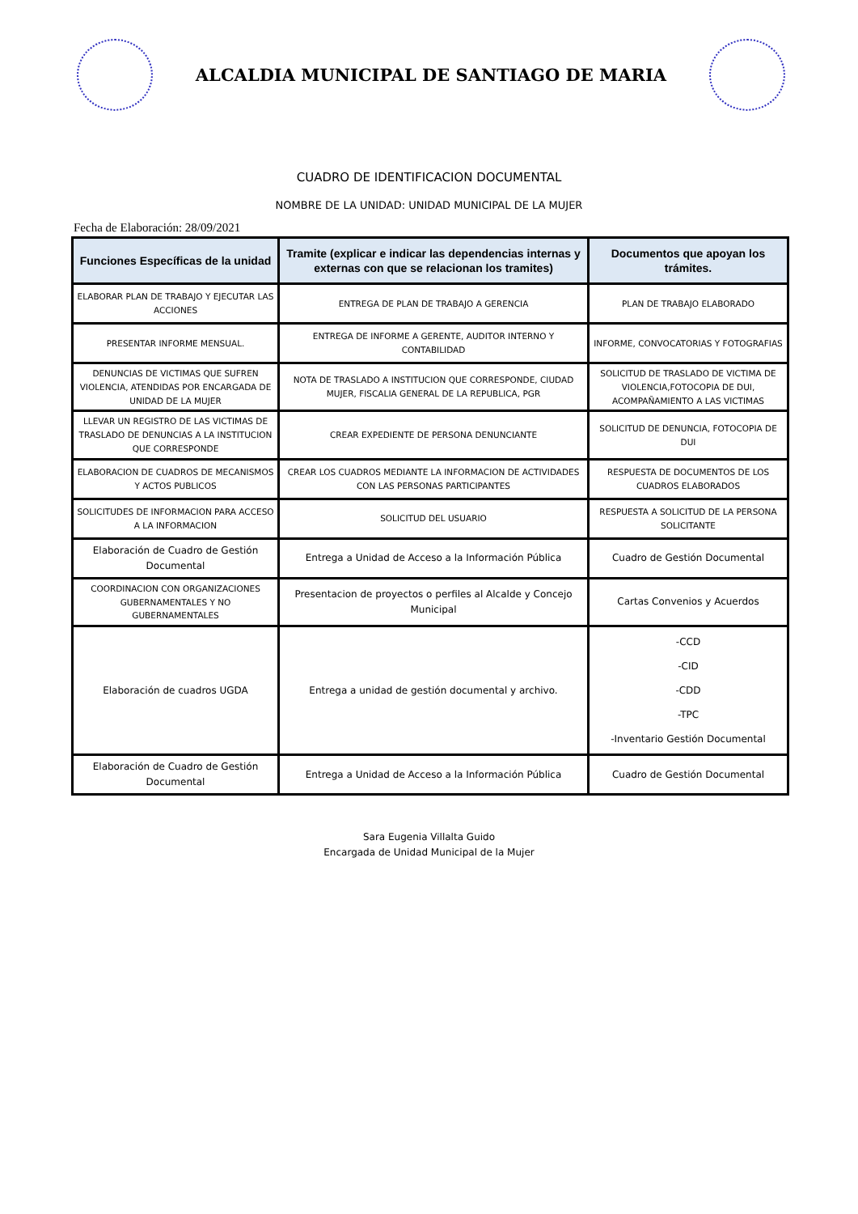ALCALDIA MUNICIPAL DE SANTIAGO DE MARIA
CUADRO DE IDENTIFICACION DOCUMENTAL
NOMBRE DE LA UNIDAD: UNIDAD MUNICIPAL DE LA MUJER
Fecha de Elaboración: 28/09/2021
| Funciones Específicas de la unidad | Tramite (explicar e indicar las dependencias internas y externas con que se relacionan los tramites) | Documentos que apoyan los trámites. |
| --- | --- | --- |
| ELABORAR PLAN DE TRABAJO Y EJECUTAR LAS ACCIONES | ENTREGA DE PLAN DE TRABAJO A GERENCIA | PLAN DE TRABAJO ELABORADO |
| PRESENTAR INFORME MENSUAL. | ENTREGA DE INFORME A GERENTE, AUDITOR INTERNO Y CONTABILIDAD | INFORME, CONVOCATORIAS Y FOTOGRAFIAS |
| DENUNCIAS DE VICTIMAS QUE SUFREN VIOLENCIA, ATENDIDAS POR ENCARGADA DE UNIDAD DE LA MUJER | NOTA DE TRASLADO A INSTITUCION QUE CORRESPONDE, CIUDAD MUJER, FISCALIA GENERAL DE LA REPUBLICA, PGR | SOLICITUD DE TRASLADO DE VICTIMA DE VIOLENCIA,FOTOCOPIA DE DUI, ACOMPAÑAMIENTO A LAS VICTIMAS |
| LLEVAR UN REGISTRO DE LAS VICTIMAS DE TRASLADO DE DENUNCIAS A LA INSTITUCION QUE CORRESPONDE | CREAR EXPEDIENTE DE PERSONA DENUNCIANTE | SOLICITUD DE DENUNCIA, FOTOCOPIA DE DUI |
| ELABORACION DE CUADROS DE MECANISMOS Y ACTOS PUBLICOS | CREAR LOS CUADROS MEDIANTE LA INFORMACION DE ACTIVIDADES CON LAS PERSONAS PARTICIPANTES | RESPUESTA DE DOCUMENTOS DE LOS CUADROS ELABORADOS |
| SOLICITUDES DE INFORMACION PARA ACCESO A LA INFORMACION | SOLICITUD DEL USUARIO | RESPUESTA A SOLICITUD DE LA PERSONA SOLICITANTE |
| Elaboración de Cuadro de Gestión Documental | Entrega a Unidad de Acceso a la Información Pública | Cuadro de Gestión Documental |
| COORDINACION CON ORGANIZACIONES GUBERNAMENTALES Y NO GUBERNAMENTALES | Presentacion de proyectos o perfiles al Alcalde y Concejo Municipal | Cartas Convenios y Acuerdos |
| Elaboración de cuadros UGDA | Entrega a unidad de gestión documental y archivo. | -CCD -CID -CDD -TPC -Inventario Gestión Documental |
| Elaboración de Cuadro de Gestión Documental | Entrega a Unidad de Acceso a la Información Pública | Cuadro de Gestión Documental |
Sara Eugenia Villalta Guido
Encargada de Unidad Municipal de la Mujer